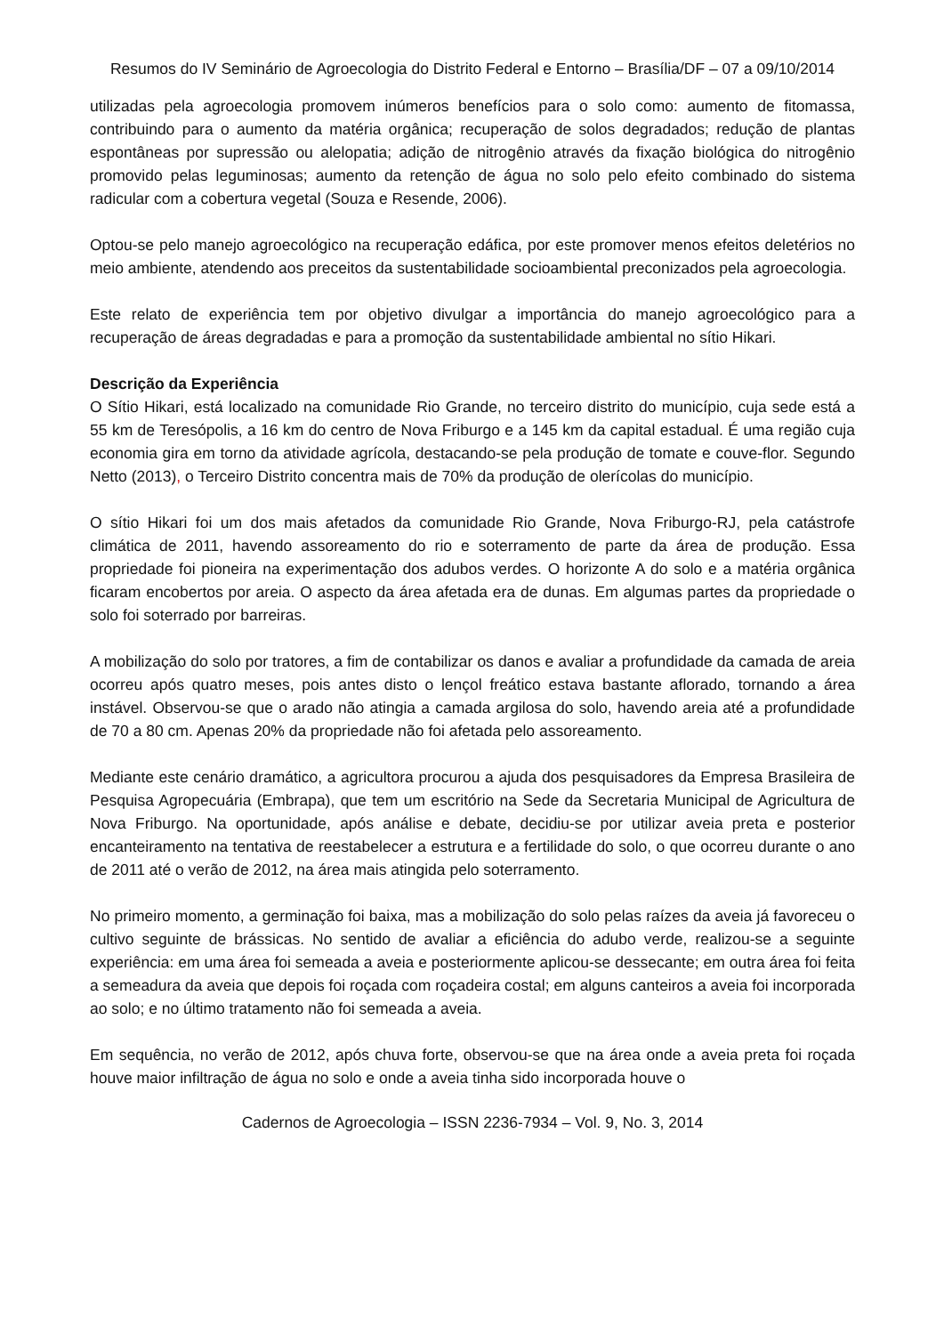Resumos do IV Seminário de Agroecologia do Distrito Federal e Entorno – Brasília/DF – 07 a 09/10/2014
utilizadas pela agroecologia promovem inúmeros benefícios para o solo como: aumento de fitomassa, contribuindo para o aumento da matéria orgânica; recuperação de solos degradados; redução de plantas espontâneas por supressão ou alelopatia; adição de nitrogênio através da fixação biológica do nitrogênio promovido pelas leguminosas; aumento da retenção de água no solo pelo efeito combinado do sistema radicular com a cobertura vegetal (Souza e Resende, 2006).
Optou-se pelo manejo agroecológico na recuperação edáfica, por este promover menos efeitos deletérios no meio ambiente, atendendo aos preceitos da sustentabilidade socioambiental preconizados pela agroecologia.
Este relato de experiência tem por objetivo divulgar a importância do manejo agroecológico para a recuperação de áreas degradadas e para a promoção da sustentabilidade ambiental no sítio Hikari.
Descrição da Experiência
O Sítio Hikari, está localizado na comunidade Rio Grande, no terceiro distrito do município, cuja sede está a 55 km de Teresópolis, a 16 km do centro de Nova Friburgo e a 145 km da capital estadual. É uma região cuja economia gira em torno da atividade agrícola, destacando-se pela produção de tomate e couve-flor. Segundo Netto (2013), o Terceiro Distrito concentra mais de 70% da produção de olerícolas do município.
O sítio Hikari foi um dos mais afetados da comunidade Rio Grande, Nova Friburgo-RJ, pela catástrofe climática de 2011, havendo assoreamento do rio e soterramento de parte da área de produção. Essa propriedade foi pioneira na experimentação dos adubos verdes. O horizonte A do solo e a matéria orgânica ficaram encobertos por areia. O aspecto da área afetada era de dunas. Em algumas partes da propriedade o solo foi soterrado por barreiras.
A mobilização do solo por tratores, a fim de contabilizar os danos e avaliar a profundidade da camada de areia ocorreu após quatro meses, pois antes disto o lençol freático estava bastante aflorado, tornando a área instável. Observou-se que o arado não atingia a camada argilosa do solo, havendo areia até a profundidade de 70 a 80 cm. Apenas 20% da propriedade não foi afetada pelo assoreamento.
Mediante este cenário dramático, a agricultora procurou a ajuda dos pesquisadores da Empresa Brasileira de Pesquisa Agropecuária (Embrapa), que tem um escritório na Sede da Secretaria Municipal de Agricultura de Nova Friburgo. Na oportunidade, após análise e debate, decidiu-se por utilizar aveia preta e posterior encanteiramento na tentativa de reestabelecer a estrutura e a fertilidade do solo, o que ocorreu durante o ano de 2011 até o verão de 2012, na área mais atingida pelo soterramento.
No primeiro momento, a germinação foi baixa, mas a mobilização do solo pelas raízes da aveia já favoreceu o cultivo seguinte de brássicas. No sentido de avaliar a eficiência do adubo verde, realizou-se a seguinte experiência: em uma área foi semeada a aveia e posteriormente aplicou-se dessecante; em outra área foi feita a semeadura da aveia que depois foi roçada com roçadeira costal; em alguns canteiros a aveia foi incorporada ao solo; e no último tratamento não foi semeada a aveia.
Em sequência, no verão de 2012, após chuva forte, observou-se que na área onde a aveia preta foi roçada houve maior infiltração de água no solo e onde a aveia tinha sido incorporada houve o
Cadernos de Agroecologia – ISSN 2236-7934 – Vol. 9, No. 3, 2014